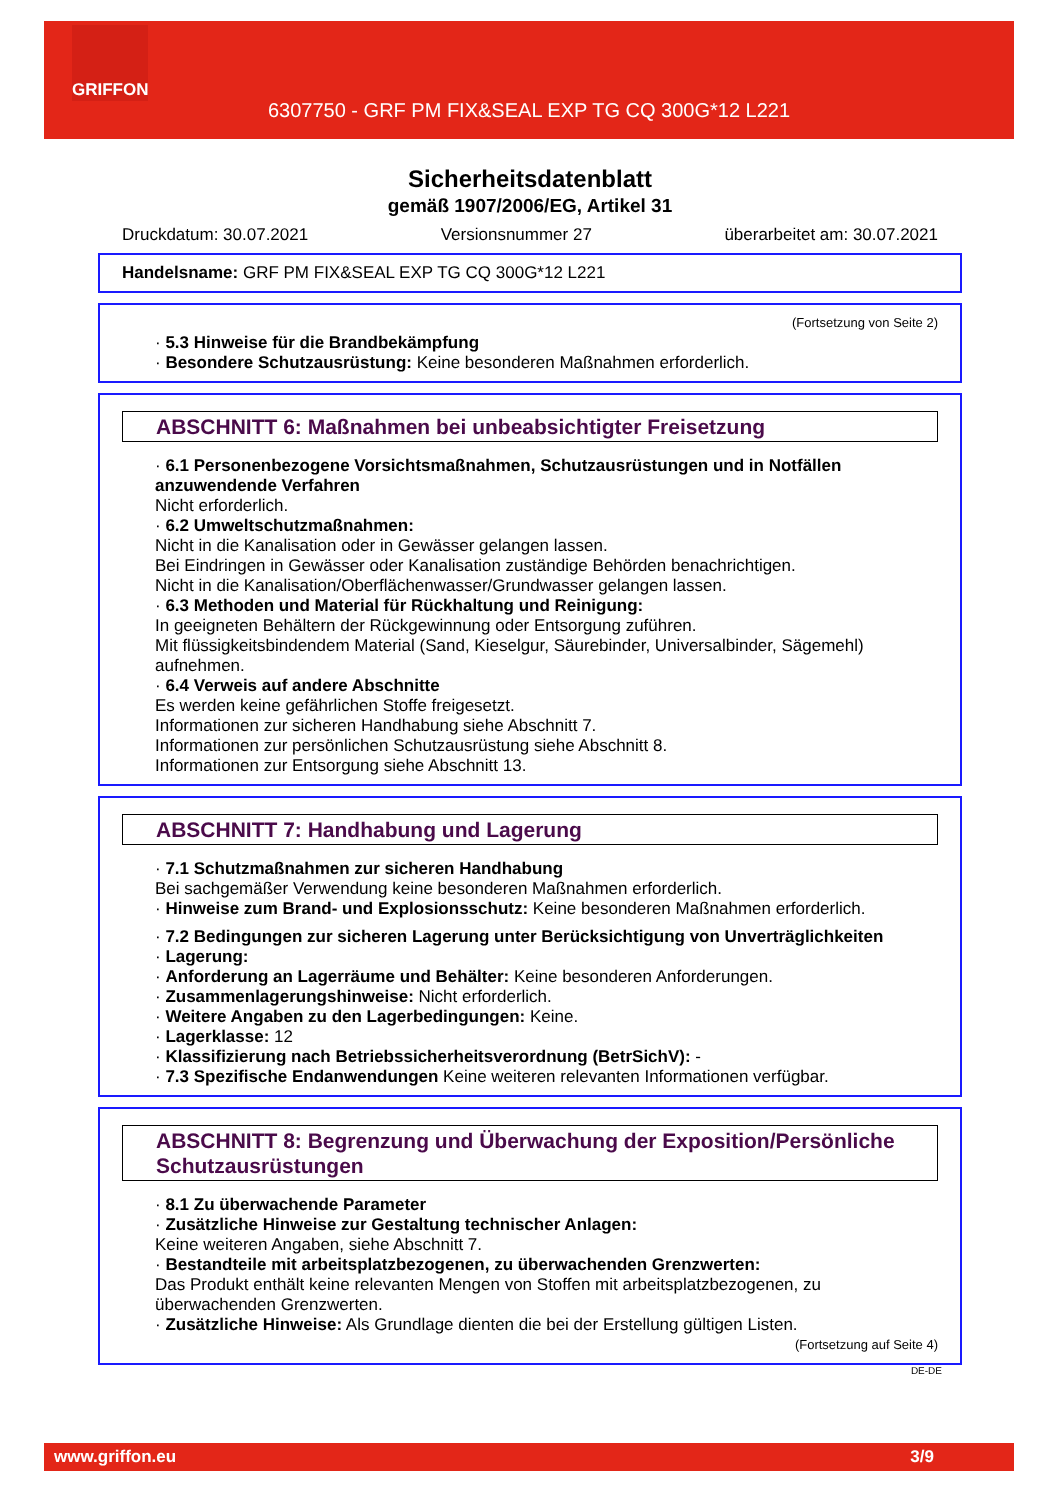GRIFFON
6307750 - GRF PM FIX&SEAL EXP TG CQ 300G*12 L221
Sicherheitsdatenblatt
gemäß 1907/2006/EG, Artikel 31
Druckdatum: 30.07.2021 Versionsnummer 27 überarbeitet am: 30.07.2021
Handelsname: GRF PM FIX&SEAL EXP TG CQ 300G*12 L221
(Fortsetzung von Seite 2)
· 5.3 Hinweise für die Brandbekämpfung
· Besondere Schutzausrüstung: Keine besonderen Maßnahmen erforderlich.
ABSCHNITT 6: Maßnahmen bei unbeabsichtigter Freisetzung
· 6.1 Personenbezogene Vorsichtsmaßnahmen, Schutzausrüstungen und in Notfällen anzuwendende Verfahren
Nicht erforderlich.
· 6.2 Umweltschutzmaßnahmen:
Nicht in die Kanalisation oder in Gewässer gelangen lassen.
Bei Eindringen in Gewässer oder Kanalisation zuständige Behörden benachrichtigen.
Nicht in die Kanalisation/Oberflächenwasser/Grundwasser gelangen lassen.
· 6.3 Methoden und Material für Rückhaltung und Reinigung:
In geeigneten Behältern der Rückgewinnung oder Entsorgung zuführen.
Mit flüssigkeitsbindendem Material (Sand, Kieselgur, Säurebinder, Universalbinder, Sägemehl) aufnehmen.
· 6.4 Verweis auf andere Abschnitte
Es werden keine gefährlichen Stoffe freigesetzt.
Informationen zur sicheren Handhabung siehe Abschnitt 7.
Informationen zur persönlichen Schutzausrüstung siehe Abschnitt 8.
Informationen zur Entsorgung siehe Abschnitt 13.
ABSCHNITT 7: Handhabung und Lagerung
· 7.1 Schutzmaßnahmen zur sicheren Handhabung
Bei sachgemäßer Verwendung keine besonderen Maßnahmen erforderlich.
· Hinweise zum Brand- und Explosionsschutz: Keine besonderen Maßnahmen erforderlich.
· 7.2 Bedingungen zur sicheren Lagerung unter Berücksichtigung von Unverträglichkeiten
· Lagerung:
· Anforderung an Lagerräume und Behälter: Keine besonderen Anforderungen.
· Zusammenlagerungshinweise: Nicht erforderlich.
· Weitere Angaben zu den Lagerbedingungen: Keine.
· Lagerklasse: 12
· Klassifizierung nach Betriebssicherheitsverordnung (BetrSichV): -
· 7.3 Spezifische Endanwendungen Keine weiteren relevanten Informationen verfügbar.
ABSCHNITT 8: Begrenzung und Überwachung der Exposition/Persönliche Schutzausrüstungen
· 8.1 Zu überwachende Parameter
· Zusätzliche Hinweise zur Gestaltung technischer Anlagen:
Keine weiteren Angaben, siehe Abschnitt 7.
· Bestandteile mit arbeitsplatzbezogenen, zu überwachenden Grenzwerten:
Das Produkt enthält keine relevanten Mengen von Stoffen mit arbeitsplatzbezogenen, zu überwachenden Grenzwerten.
· Zusätzliche Hinweise: Als Grundlage dienten die bei der Erstellung gültigen Listen.
(Fortsetzung auf Seite 4)
DE-DE
www.griffon.eu 3/9